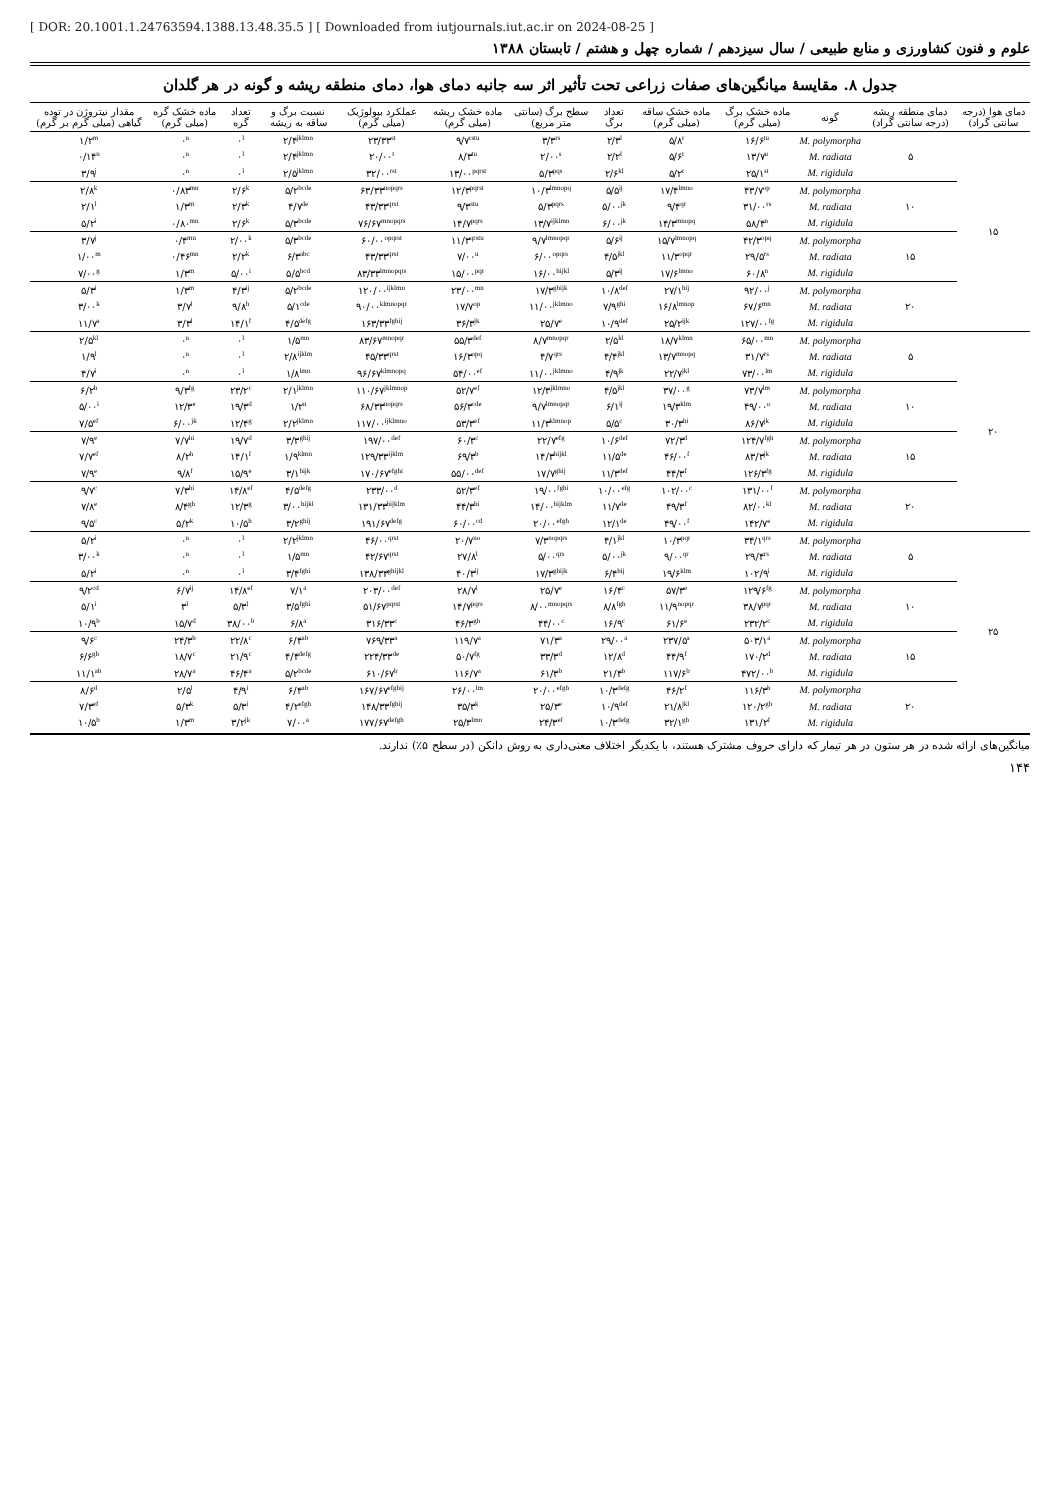[ DOR: 20.1001.1.24763594.1388.13.48.35.5 ] [ Downloaded from iutjournals.iut.ac.ir on 2024-08-25 ]
علوم و فنون کشاورزی و منابع طبیعی / سال سیزدهم / شماره چهل و هشتم / تابستان ۱۳۸۸
جدول ۸. مقایسهٔ میانگین‌های صفات زراعی تحت تأثیر اثر سه جانبه دمای هوا، دمای منطقه ریشه و گونه در هر گلدان
| دمای هوا (درجه سانتی گراد) | دمای منطقه ریشه (درجه سانتی گراد) | گونه | ماده خشک برگ (میلی گرم) | ماده خشک ساقه (میلی گرم) | تعداد برگ | سطح برگ (سانتی متر مربع) | ماده خشک ریشه (میلی گرم) | عملکرد بیولوژیک (میلی گرم) | نسبت برگ و ساقه به ریشه | تعداد گره | ماده خشک گره (میلی گرم) | مقدار نیتروژن در توده گیاهی (میلی گرم بر گرم) |
| --- | --- | --- | --- | --- | --- | --- | --- | --- | --- | --- | --- | --- |
| ۱۵ | ۵ | M. polymorpha | ۱۶/۶<sup>tu</sup> | ۵/۸<sup>r</sup> | ۲/۳<sup>l</sup> | ۳/۳<sup>rs</sup> | ۹/۷<sup>rstu</sup> | ۲۳/۳۳<sup>st</sup> | ۲/۴<sup>jklmn</sup> | ۰<sup>l</sup> | ۰<sup>n</sup> | ۱/۲<sup>m</sup> |
| | | M. radiata | ۱۳/۷<sup>u</sup> | ۵/۶<sup>r</sup> | ۲/۲<sup>l</sup> | ۲/۰۰<sup>s</sup> | ۸/۳<sup>tu</sup> | ۲۰/۰۰<sup>t</sup> | ۲/۴<sup>jklmn</sup> | ۰<sup>l</sup> | ۰<sup>n</sup> | ۰/۱۴<sup>n</sup> |
| | | M. rigidula | ۲۵/۱<sup>st</sup> | ۵/۲<sup>r</sup> | ۲/۶<sup>kl</sup> | ۵/۳<sup>pqs</sup> | ۱۳/۰۰<sup>pqrst</sup> | ۳۲/۰۰<sup>rst</sup> | ۲/۵<sup>jklmn</sup> | ۰<sup>l</sup> | ۰<sup>n</sup> | ۳/۹<sup>j</sup> |
| | ۱۰ | M. polymorpha | ۴۳/۷<sup>op</sup> | ۱۷/۴<sup>lmno</sup> | ۵/۵<sup>ij</sup> | ۱۰/۳<sup>lmnopq</sup> | ۱۲/۳<sup>pqrst</sup> | ۶۳/۳۳<sup>nopqrs</sup> | ۵/۲<sup>bcde</sup> | ۲/۶<sup>k</sup> | ۰/۸۳<sup>mn</sup> | ۲/۸<sup>k</sup> |
| | | M. radiata | ۳۱/۰۰<sup>rs</sup> | ۹/۴<sup>qr</sup> | ۵/۰۰<sup>jk</sup> | ۵/۳<sup>pqrs</sup> | ۹/۳<sup>stu</sup> | ۴۳/۳۳<sup>qrst</sup> | ۴/۷<sup>de</sup> | ۲/۳<sup>k</sup> | ۱/۳<sup>m</sup> | ۲/۱<sup>l</sup> |
| | | M. rigidula | ۵۸/۴<sup>n</sup> | ۱۴/۳<sup>mnopq</sup> | ۶/۰۰<sup>jk</sup> | ۱۳/۷<sup>ijklmn</sup> | ۱۴/۷<sup>pqrs</sup> | ۷۶/۶۷<sup>mnopqrs</sup> | ۵/۳<sup>bcde</sup> | ۲/۶<sup>k</sup> | ۰/۸۰<sup>mn</sup> | ۵/۲<sup>i</sup> |
| | ۱۵ | M. polymorpha | ۴۲/۳<sup>opq</sup> | ۱۵/۷<sup>lmnopq</sup> | ۵/۶<sup>ij</sup> | ۹/۷<sup>lmnopqr</sup> | ۱۱/۳<sup>qrstu</sup> | ۶۰/۰۰<sup>opqrst</sup> | ۵/۳<sup>bcde</sup> | ۲/۰۰<sup>k</sup> | ۰/۴<sup>mn</sup> | ۳/۷<sup>j</sup> |
| | | M. radiata | ۲۹/۵<sup>rs</sup> | ۱۱/۳<sup>opqr</sup> | ۴/۵<sup>jkl</sup> | ۶/۰۰<sup>opqrs</sup> | ۷/۰۰<sup>u</sup> | ۴۳/۳۳<sup>qrst</sup> | ۶/۳<sup>abc</sup> | ۲/۲<sup>k</sup> | ۰/۴۶<sup>mn</sup> | ۱/۰۰<sup>m</sup> |
| | | M. rigidula | ۶۰/۸<sup>n</sup> | ۱۷/۶<sup>lmno</sup> | ۵/۳<sup>ij</sup> | ۱۶/۰۰<sup>hijkl</sup> | ۱۵/۰۰<sup>pqr</sup> | ۸۳/۳۳<sup>lmnopqrs</sup> | ۵/۵<sup>bcd</sup> | ۵/۰۰<sup>i</sup> | ۱/۳<sup>m</sup> | ۷/۰۰<sup>g</sup> |
| | ۲۰ | M. polymorpha | ۹۲/۰۰<sup>j</sup> | ۲۷/۱<sup>hij</sup> | ۱۰/۸<sup>def</sup> | ۱۷/۳<sup>ghijk</sup> | ۲۳/۰۰<sup>mn</sup> | ۱۲۰/۰۰<sup>ijklmn</sup> | ۵/۲<sup>bcde</sup> | ۴/۳<sup>ij</sup> | ۱/۳<sup>m</sup> | ۵/۳<sup>i</sup> |
| | | M. radiata | ۶۷/۶<sup>mn</sup> | ۱۶/۸<sup>lmnop</sup> | ۷/۹<sup>ghi</sup> | ۱۱/۰۰<sup>jklmno</sup> | ۱۷/۷<sup>op</sup> | ۹۰/۰۰<sup>klmnopqr</sup> | ۵/۱<sup>cde</sup> | ۹/۸<sup>h</sup> | ۳/۷<sup>l</sup> | ۳/۰۰<sup>k</sup> |
| | | M. rigidula | ۱۲۷/۰۰<sup>fg</sup> | ۲۵/۲<sup>ijk</sup> | ۱۰/۹<sup>def</sup> | ۲۵/۷<sup>e</sup> | ۳۶/۳<sup>jk</sup> | ۱۶۳/۳۳<sup>fghij</sup> | ۴/۵<sup>defg</sup> | ۱۴/۱<sup>f</sup> | ۳/۳<sup>l</sup> | ۱۱/۷<sup>a</sup> |
| ۲۰ | ۵ | M. polymorpha | ۶۵/۰۰<sup>mn</sup> | ۱۸/۷<sup>klmn</sup> | ۲/۵<sup>kl</sup> | ۸/۷<sup>mnopqr</sup> | ۵۵/۳<sup>def</sup> | ۸۳/۶۷<sup>mnopqr</sup> | ۱/۵<sup>mn</sup> | ۰<sup>l</sup> | ۰<sup>n</sup> | ۲/۵<sup>kl</sup> |
| | | M. radiata | ۳۱/۷<sup>rs</sup> | ۱۳/۷<sup>mnopq</sup> | ۴/۴<sup>jkl</sup> | ۴/۷<sup>qrs</sup> | ۱۶/۳<sup>opq</sup> | ۴۵/۳۳<sup>qrst</sup> | ۲/۸<sup>ijklm</sup> | ۰<sup>l</sup> | ۰<sup>n</sup> | ۱/۹<sup>l</sup> |
| | | M. rigidula | ۷۳/۰۰<sup>lm</sup> | ۲۲/۷<sup>jkl</sup> | ۴/۹<sup>jk</sup> | ۱۱/۰۰<sup>jklmno</sup> | ۵۴/۰۰<sup>ef</sup> | ۹۶/۶۷<sup>klmnopq</sup> | ۱/۸<sup>lmn</sup> | ۰<sup>l</sup> | ۰<sup>n</sup> | ۴/۷<sup>i</sup> |
| | ۱۰ | M. polymorpha | ۷۳/۷<sup>lm</sup> | ۳۷/۰۰<sup>g</sup> | ۴/۵<sup>jkl</sup> | ۱۲/۳<sup>jklmno</sup> | ۵۲/۷<sup>ef</sup> | ۱۱۰/۶۷<sup>jklmnop</sup> | ۲/۱<sup>jklmn</sup> | ۲۳/۲<sup>c</sup> | ۹/۳<sup>fg</sup> | ۶/۲<sup>h</sup> |
| | | M. radiata | ۴۹/۰۰<sup>o</sup> | ۱۹/۳<sup>klm</sup> | ۶/۱<sup>ij</sup> | ۹/۷<sup>lmnopqr</sup> | ۵۶/۳<sup>cde</sup> | ۶۸/۳۳<sup>nopqrs</sup> | ۱/۲<sup>n</sup> | ۱۹/۳<sup>d</sup> | ۱۲/۳<sup>e</sup> | ۵/۰۰<sup>i</sup> |
| | | M. rigidula | ۸۶/۷<sup>jk</sup> | ۳۰/۳<sup>hi</sup> | ۵/۵<sup>c</sup> | ۱۱/۳<sup>klmnop</sup> | ۵۳/۳<sup>ef</sup> | ۱۱۷/۰۰<sup>ijklmno</sup> | ۲/۲<sup>jklmn</sup> | ۱۲/۴<sup>g</sup> | ۶/۰۰<sup>jk</sup> | ۷/۵<sup>ef</sup> |
| | ۱۵ | M. polymorpha | ۱۲۴/۷<sup>fgh</sup> | ۷۲/۳<sup>d</sup> | ۱۰/۶<sup>def</sup> | ۲۲/۷<sup>efg</sup> | ۶۰/۳<sup>c</sup> | ۱۹۷/۰۰<sup>def</sup> | ۳/۳<sup>ghij</sup> | ۱۹/۷<sup>d</sup> | ۷/۷<sup>hi</sup> | ۷/۹<sup>e</sup> |
| | | M. radiata | ۸۳/۳<sup>jk</sup> | ۴۶/۰۰<sup>f</sup> | ۱۱/۵<sup>de</sup> | ۱۴/۳<sup>hijkl</sup> | ۶۹/۳<sup>b</sup> | ۱۲۹/۳۳<sup>ijklm</sup> | ۱/۹<sup>klmn</sup> | ۱۴/۱<sup>f</sup> | ۸/۲<sup>h</sup> | ۷/۷<sup>ef</sup> |
| | | M. rigidula | ۱۲۶/۳<sup>fg</sup> | ۴۴/۳<sup>f</sup> | ۱۱/۳<sup>def</sup> | ۱۷/۷<sup>ghij</sup> | ۵۵/۰۰<sup>def</sup> | ۱۷۰/۶۷<sup>efghi</sup> | ۳/۱<sup>hijk</sup> | ۱۵/۹<sup>e</sup> | ۹/۸<sup>f</sup> | ۷/۹<sup>e</sup> |
| | ۲۰ | M. polymorpha | ۱۳۱/۰۰<sup>f</sup> | ۱۰۲/۰۰<sup>c</sup> | ۱۰/۰۰<sup>efg</sup> | ۱۹/۰۰<sup>fghi</sup> | ۵۲/۳<sup>ef</sup> | ۲۳۳/۰۰<sup>d</sup> | ۴/۵<sup>defg</sup> | ۱۴/۸<sup>ef</sup> | ۷/۳<sup>hi</sup> | ۹/۷<sup>c</sup> |
| | | M. radiata | ۸۲/۰۰<sup>kl</sup> | ۴۹/۳<sup>f</sup> | ۱۱/۷<sup>de</sup> | ۱۴/۰۰<sup>hijklm</sup> | ۴۴/۳<sup>hi</sup> | ۱۳۱/۳۳<sup>hijklm</sup> | ۳/۰۰<sup>hijkl</sup> | ۱۲/۳<sup>g</sup> | ۸/۴<sup>gh</sup> | ۷/۸<sup>e</sup> |
| | | M. rigidula | ۱۴۲/۷<sup>e</sup> | ۴۹/۰۰<sup>f</sup> | ۱۲/۱<sup>de</sup> | ۲۰/۰۰<sup>efgh</sup> | ۶۰/۰۰<sup>cd</sup> | ۱۹۱/۶۷<sup>defg</sup> | ۳/۲<sup>ghij</sup> | ۱۰/۵<sup>h</sup> | ۵/۲<sup>k</sup> | ۹/۵<sup>c</sup> |
| ۲۵ | ۵ | M. polymorpha | ۳۴/۱<sup>qrs</sup> | ۱۰/۳<sup>pqr</sup> | ۴/۱<sup>jkl</sup> | ۷/۳<sup>nopqrs</sup> | ۲۰/۷<sup>no</sup> | ۴۶/۰۰<sup>qrst</sup> | ۲/۲<sup>jklmn</sup> | ۰<sup>l</sup> | ۰<sup>n</sup> | ۵/۲<sup>i</sup> |
| | | M. radiata | ۲۹/۴<sup>rs</sup> | ۹/۰۰<sup>qr</sup> | ۵/۰۰<sup>jk</sup> | ۵/۰۰<sup>qrs</sup> | ۲۷/۸<sup>l</sup> | ۴۲/۶۷<sup>qrst</sup> | ۱/۵<sup>mn</sup> | ۰<sup>l</sup> | ۰<sup>n</sup> | ۳/۰۰<sup>k</sup> |
| | | M. rigidula | ۱۰۲/۹<sup>i</sup> | ۱۹/۶<sup>klm</sup> | ۶/۴<sup>hij</sup> | ۱۷/۳<sup>ghijk</sup> | ۴۰/۳<sup>ij</sup> | ۱۳۸/۳۳<sup>ghijkl</sup> | ۳/۴<sup>fghi</sup> | ۰<sup>l</sup> | ۰<sup>n</sup> | ۵/۲<sup>i</sup> |
| | ۱۰ | M. polymorpha | ۱۲۹/۶<sup>fg</sup> | ۵۷/۳<sup>e</sup> | ۱۶/۴<sup>c</sup> | ۲۵/۷<sup>e</sup> | ۲۸/۷<sup>l</sup> | ۲۰۳/۰۰<sup>def</sup> | ۷/۱<sup>a</sup> | ۱۴/۸<sup>ef</sup> | ۶/۷<sup>ij</sup> | ۹/۲<sup>cd</sup> |
| | | M. radiata | ۳۸/۷<sup>pqr</sup> | ۱۱/۹<sup>nopqr</sup> | ۸/۸<sup>fgh</sup> | ۸/۰۰<sup>mnopqrs</sup> | ۱۴/۷<sup>pqrs</sup> | ۵۱/۶۷<sup>pqrst</sup> | ۳/۵<sup>fghi</sup> | ۵/۳<sup>l</sup> | ۳<sup>l</sup> | ۵/۱<sup>i</sup> |
| | | M. rigidula | ۲۳۲/۲<sup>c</sup> | ۶۱/۶<sup>e</sup> | ۱۶/۹<sup>c</sup> | ۴۴/۰۰<sup>c</sup> | ۴۶/۳<sup>gh</sup> | ۳۱۶/۳۳<sup>c</sup> | ۶/۸<sup>a</sup> | ۳۸/۰۰<sup>b</sup> | ۱۵/۷<sup>d</sup> | ۱۰/۹<sup>b</sup> |
| | ۱۵ | M. polymorpha | ۵۰۳/۱<sup>a</sup> | ۲۳۷/۵<sup>a</sup> | ۲۹/۰۰<sup>a</sup> | ۷۱/۳<sup>a</sup> | ۱۱۹/۷<sup>a</sup> | ۷۶۹/۳۳<sup>a</sup> | ۶/۴<sup>ab</sup> | ۲۲/۸<sup>c</sup> | ۲۴/۳<sup>b</sup> | ۹/۶<sup>c</sup> |
| | | M. radiata | ۱۷۰/۲<sup>d</sup> | ۴۴/۹<sup>f</sup> | ۱۲/۸<sup>d</sup> | ۳۳/۳<sup>d</sup> | ۵۰/۷<sup>fg</sup> | ۲۲۴/۳۳<sup>de</sup> | ۴/۴<sup>defg</sup> | ۲۱/۹<sup>c</sup> | ۱۸/۷<sup>c</sup> | ۶/۶<sup>gh</sup> |
| | | M. rigidula | ۴۷۲/۰۰<sup>b</sup> | ۱۱۷/۶<sup>b</sup> | ۲۱/۴<sup>b</sup> | ۶۱/۳<sup>b</sup> | ۱۱۶/۷<sup>a</sup> | ۶۱۰/۶۷<sup>b</sup> | ۵/۲<sup>bcde</sup> | ۴۶/۴<sup>a</sup> | ۲۸/۷<sup>a</sup> | ۱۱/۱<sup>ab</sup> |
| | ۲۰ | M. polymorpha | ۱۱۶/۳<sup>h</sup> | ۴۶/۲<sup>f</sup> | ۱۰/۳<sup>defg</sup> | ۲۰/۰۰<sup>efgh</sup> | ۲۶/۰۰<sup>lm</sup> | ۱۶۷/۶۷<sup>efghij</sup> | ۶/۴<sup>ab</sup> | ۴/۹<sup>i</sup> | ۲/۵<sup>l</sup> | ۸/۶<sup>d</sup> |
| | | M. radiata | ۱۲۰/۲<sup>gh</sup> | ۲۱/۸<sup>jkl</sup> | ۱۰/۹<sup>def</sup> | ۲۵/۳<sup>e</sup> | ۳۵/۳<sup>k</sup> | ۱۴۸/۳۳<sup>fghij</sup> | ۴/۲<sup>efgh</sup> | ۵/۳<sup>i</sup> | ۵/۳<sup>k</sup> | ۷/۳<sup>ef</sup> |
| | | M. rigidula | ۱۳۱/۲<sup>f</sup> | ۳۲/۱<sup>gh</sup> | ۱۰/۳<sup>defg</sup> | ۲۴/۳<sup>ef</sup> | ۲۵/۳<sup>lmn</sup> | ۱۷۷/۶۷<sup>defgh</sup> | ۷/۰۰<sup>a</sup> | ۳/۲<sup>jk</sup> | ۱/۳<sup>m</sup> | ۱۰/۵<sup>b</sup> |
میانگین‌های ارائه شده در هر ستون در هر تیمار که دارای حروف مشترک هستند، با یکدیگر اختلاف معنی‌داری به روش دانکن (در سطح ۵٪) ندارند.
۱۴۴